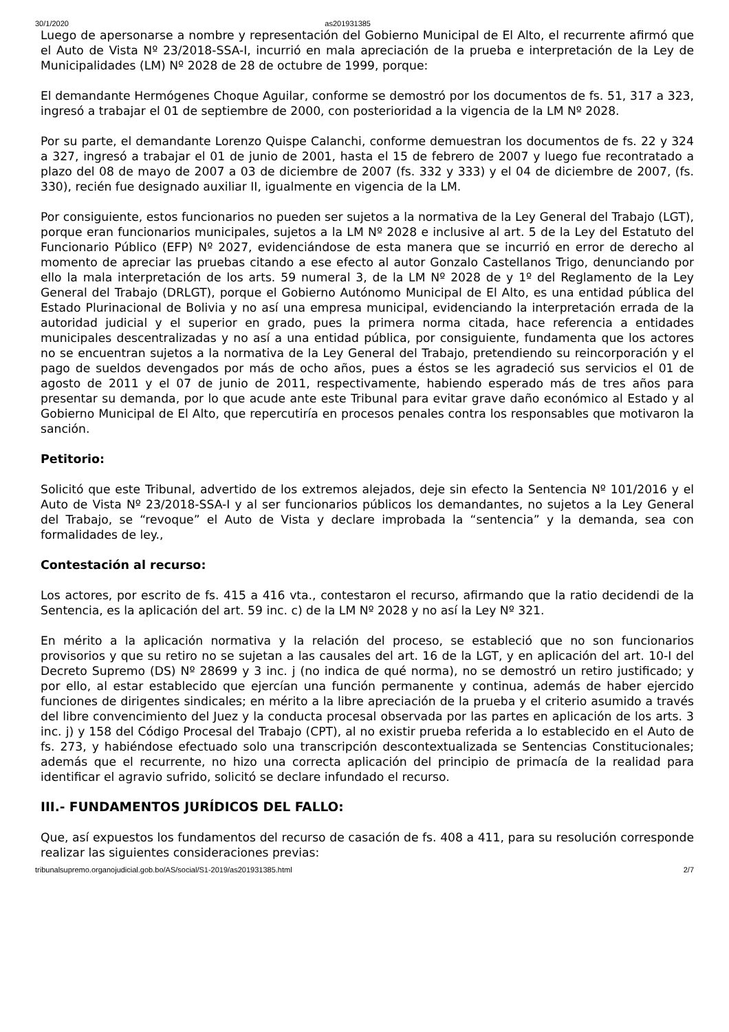30/1/2020 as201931385
Luego de apersonarse a nombre y representación del Gobierno Municipal de El Alto, el recurrente afirmó que el Auto de Vista Nº 23/2018-SSA-I, incurrió en mala apreciación de la prueba e interpretación de la Ley de Municipalidades (LM) Nº 2028 de 28 de octubre de 1999, porque:
El demandante Hermógenes Choque Aguilar, conforme se demostró por los documentos de fs. 51, 317 a 323, ingresó a trabajar el 01 de septiembre de 2000, con posterioridad a la vigencia de la LM Nº 2028.
Por su parte, el demandante Lorenzo Quispe Calanchi, conforme demuestran los documentos de fs. 22 y 324 a 327, ingresó a trabajar el 01 de junio de 2001, hasta el 15 de febrero de 2007 y luego fue recontratado a plazo del 08 de mayo de 2007 a 03 de diciembre de 2007 (fs. 332 y 333) y el 04 de diciembre de 2007, (fs. 330), recién fue designado auxiliar II, igualmente en vigencia de la LM.
Por consiguiente, estos funcionarios no pueden ser sujetos a la normativa de la Ley General del Trabajo (LGT), porque eran funcionarios municipales, sujetos a la LM Nº 2028 e inclusive al art. 5 de la Ley del Estatuto del Funcionario Público (EFP) Nº 2027, evidenciándose de esta manera que se incurrió en error de derecho al momento de apreciar las pruebas citando a ese efecto al autor Gonzalo Castellanos Trigo, denunciando por ello la mala interpretación de los arts. 59 numeral 3, de la LM Nº 2028 de y 1º del Reglamento de la Ley General del Trabajo (DRLGT), porque el Gobierno Autónomo Municipal de El Alto, es una entidad pública del Estado Plurinacional de Bolivia y no así una empresa municipal, evidenciando la interpretación errada de la autoridad judicial y el superior en grado, pues la primera norma citada, hace referencia a entidades municipales descentralizadas y no así a una entidad pública, por consiguiente, fundamenta que los actores no se encuentran sujetos a la normativa de la Ley General del Trabajo, pretendiendo su reincorporación y el pago de sueldos devengados por más de ocho años, pues a éstos se les agradeció sus servicios el 01 de agosto de 2011 y el 07 de junio de 2011, respectivamente, habiendo esperado más de tres años para presentar su demanda, por lo que acude ante este Tribunal para evitar grave daño económico al Estado y al Gobierno Municipal de El Alto, que repercutiría en procesos penales contra los responsables que motivaron la sanción.
Petitorio:
Solicitó que este Tribunal, advertido de los extremos alejados, deje sin efecto la Sentencia Nº 101/2016 y el Auto de Vista Nº 23/2018-SSA-I y al ser funcionarios públicos los demandantes, no sujetos a la Ley General del Trabajo, se “revoque” el Auto de Vista y declare improbada la “sentencia” y la demanda, sea con formalidades de ley.,
Contestación al recurso:
Los actores, por escrito de fs. 415 a 416 vta., contestaron el recurso, afirmando que la ratio decidendi de la Sentencia, es la aplicación del art. 59 inc. c) de la LM Nº 2028 y no así la Ley Nº 321.
En mérito a la aplicación normativa y la relación del proceso, se estableció que no son funcionarios provisorios y que su retiro no se sujetan a las causales del art. 16 de la LGT, y en aplicación del art. 10-I del Decreto Supremo (DS) Nº 28699 y 3 inc. j (no indica de qué norma), no se demostró un retiro justificado; y por ello, al estar establecido que ejercían una función permanente y continua, además de haber ejercido funciones de dirigentes sindicales; en mérito a la libre apreciación de la prueba y el criterio asumido a través del libre convencimiento del Juez y la conducta procesal observada por las partes en aplicación de los arts. 3 inc. j) y 158 del Código Procesal del Trabajo (CPT), al no existir prueba referida a lo establecido en el Auto de fs. 273, y habiéndose efectuado solo una transcripción descontextualizada se Sentencias Constitucionales; además que el recurrente, no hizo una correcta aplicación del principio de primacía de la realidad para identificar el agravio sufrido, solicitó se declare infundado el recurso.
III.- FUNDAMENTOS JURÍDICOS DEL FALLO:
Que, así expuestos los fundamentos del recurso de casación de fs. 408 a 411, para su resolución corresponde realizar las siguientes consideraciones previas:
tribunalsupremo.organojudicial.gob.bo/AS/social/S1-2019/as201931385.html 2/7